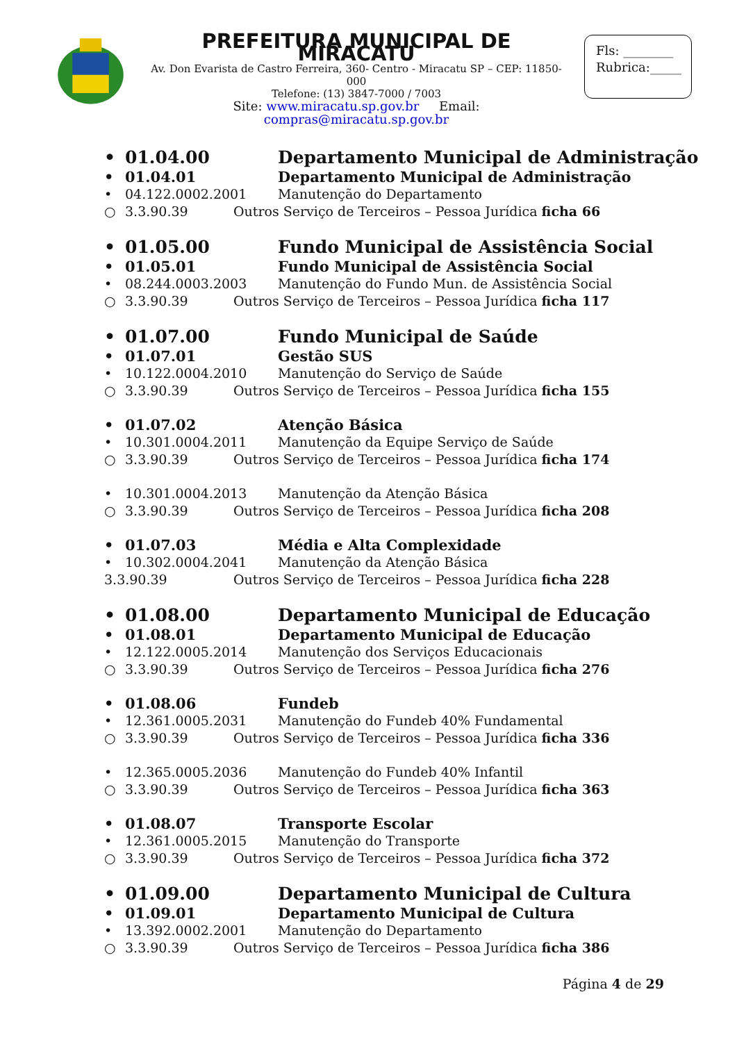PREFEITURA MUNICIPAL DE MIRACATU
Av. Don Evarista de Castro Ferreira, 360- Centro - Miracatu SP – CEP: 11850-000
Telefone: (13) 3847-7000 / 7003
Site: www.miracatu.sp.gov.br Email: compras@miracatu.sp.gov.br
Fls: ________
Rubrica:_____
• 01.04.00 Departamento Municipal de Administração
• 01.04.01 Departamento Municipal de Administração
• 04.122.0002.2001 Manutenção do Departamento
○ 3.3.90.39 Outros Serviço de Terceiros – Pessoa Jurídica ficha 66
• 01.05.00 Fundo Municipal de Assistência Social
• 01.05.01 Fundo Municipal de Assistência Social
• 08.244.0003.2003 Manutenção do Fundo Mun. de Assistência Social
○ 3.3.90.39 Outros Serviço de Terceiros – Pessoa Jurídica ficha 117
• 01.07.00 Fundo Municipal de Saúde
• 01.07.01 Gestão SUS
• 10.122.0004.2010 Manutenção do Serviço de Saúde
○ 3.3.90.39 Outros Serviço de Terceiros – Pessoa Jurídica ficha 155
• 01.07.02 Atenção Básica
• 10.301.0004.2011 Manutenção da Equipe Serviço de Saúde
○ 3.3.90.39 Outros Serviço de Terceiros – Pessoa Jurídica ficha 174
• 10.301.0004.2013 Manutenção da Atenção Básica
○ 3.3.90.39 Outros Serviço de Terceiros – Pessoa Jurídica ficha 208
• 01.07.03 Média e Alta Complexidade
• 10.302.0004.2041 Manutenção da Atenção Básica
3.3.90.39 Outros Serviço de Terceiros – Pessoa Jurídica ficha 228
• 01.08.00 Departamento Municipal de Educação
• 01.08.01 Departamento Municipal de Educação
• 12.122.0005.2014 Manutenção dos Serviços Educacionais
○ 3.3.90.39 Outros Serviço de Terceiros – Pessoa Jurídica ficha 276
• 01.08.06 Fundeb
• 12.361.0005.2031 Manutenção do Fundeb 40% Fundamental
○ 3.3.90.39 Outros Serviço de Terceiros – Pessoa Jurídica ficha 336
• 12.365.0005.2036 Manutenção do Fundeb 40% Infantil
○ 3.3.90.39 Outros Serviço de Terceiros – Pessoa Jurídica ficha 363
• 01.08.07 Transporte Escolar
• 12.361.0005.2015 Manutenção do Transporte
○ 3.3.90.39 Outros Serviço de Terceiros – Pessoa Jurídica ficha 372
• 01.09.00 Departamento Municipal de Cultura
• 01.09.01 Departamento Municipal de Cultura
• 13.392.0002.2001 Manutenção do Departamento
○ 3.3.90.39 Outros Serviço de Terceiros – Pessoa Jurídica ficha 386
Página 4 de 29